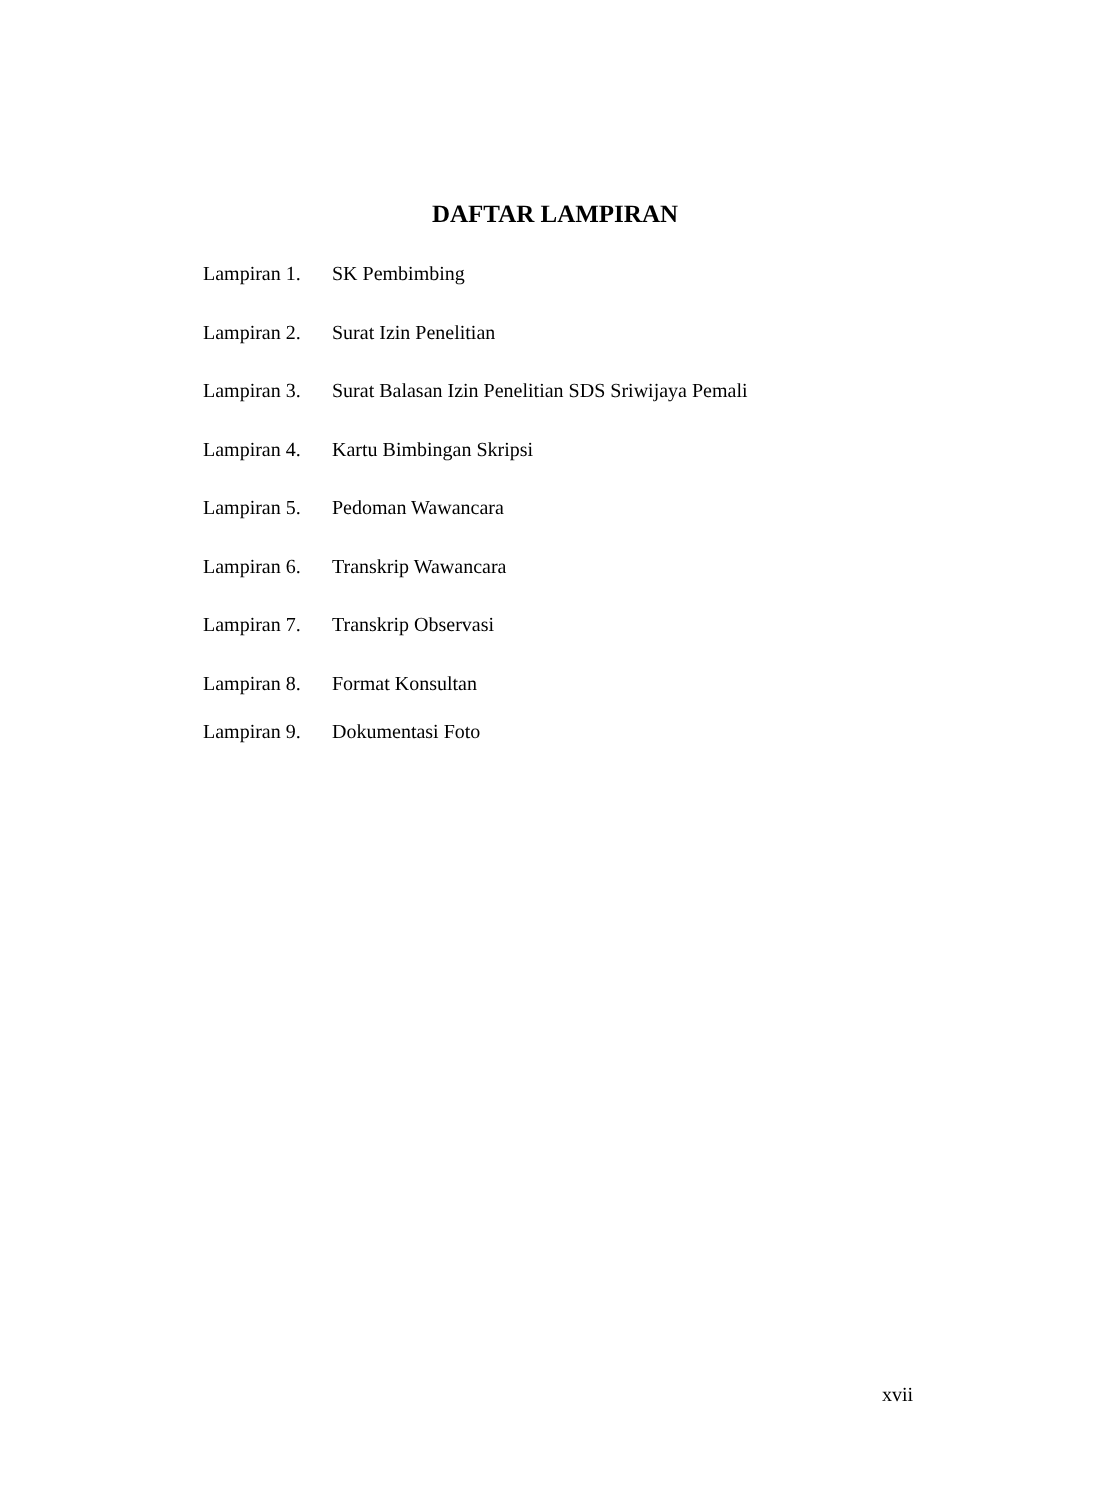DAFTAR LAMPIRAN
Lampiran 1. SK Pembimbing
Lampiran 2. Surat Izin Penelitian
Lampiran 3. Surat Balasan Izin Penelitian SDS Sriwijaya Pemali
Lampiran 4. Kartu Bimbingan Skripsi
Lampiran 5. Pedoman Wawancara
Lampiran 6. Transkrip Wawancara
Lampiran 7. Transkrip Observasi
Lampiran 8. Format Konsultan
Lampiran 9. Dokumentasi Foto
xvii